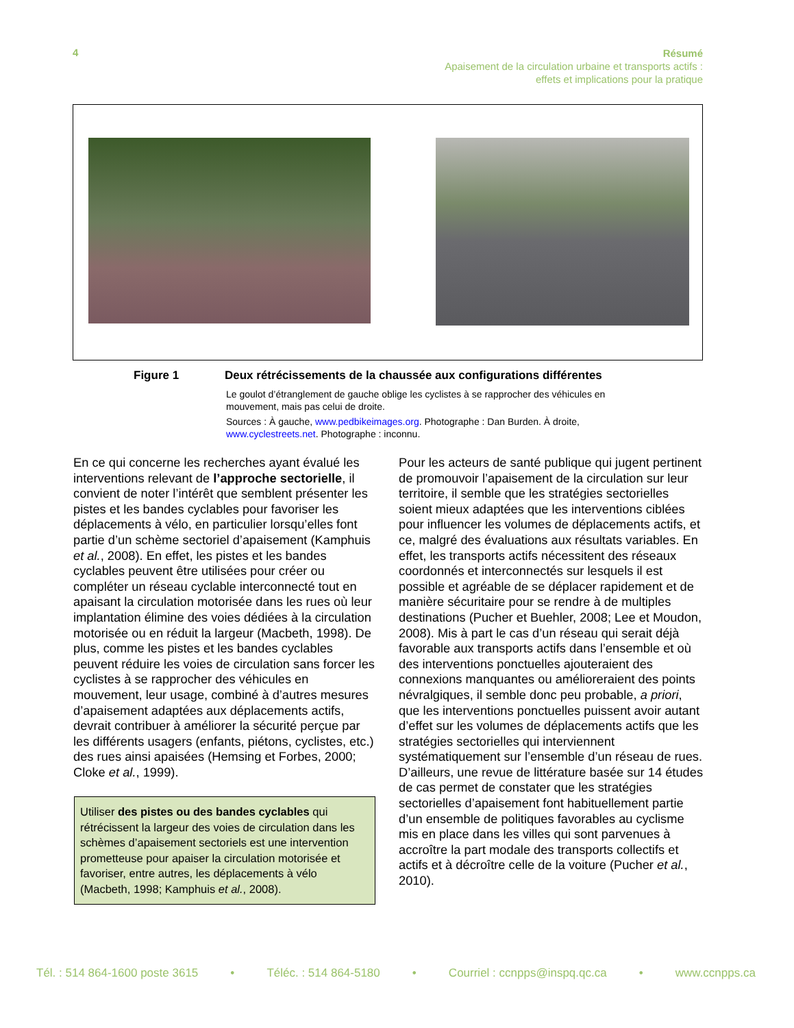4
Résumé
Apaisement de la circulation urbaine et transports actifs :
effets et implications pour la pratique
Figure 1 Deux rétrécissements de la chaussée aux configurations différentes
Le goulot d’étranglement de gauche oblige les cyclistes à se rapprocher des véhicules en mouvement, mais pas celui de droite.
Sources : À gauche, www.pedbikeimages.org. Photographe : Dan Burden. À droite, www.cyclestreets.net. Photographe : inconnu.
En ce qui concerne les recherches ayant évalué les interventions relevant de l’approche sectorielle, il convient de noter l’intérêt que semblent présenter les pistes et les bandes cyclables pour favoriser les déplacements à vélo, en particulier lorsqu’elles font partie d’un schème sectoriel d’apaisement (Kamphuis et al., 2008). En effet, les pistes et les bandes cyclables peuvent être utilisées pour créer ou compléter un réseau cyclable interconnecté tout en apaisant la circulation motorisée dans les rues où leur implantation élimine des voies dédiées à la circulation motorisée ou en réduit la largeur (Macbeth, 1998). De plus, comme les pistes et les bandes cyclables peuvent réduire les voies de circulation sans forcer les cyclistes à se rapprocher des véhicules en mouvement, leur usage, combiné à d’autres mesures d’apaisement adaptées aux déplacements actifs, devrait contribuer à améliorer la sécurité perçue par les différents usagers (enfants, piétons, cyclistes, etc.) des rues ainsi apaisées (Hemsing et Forbes, 2000; Cloke et al., 1999).
Utiliser des pistes ou des bandes cyclables qui rétrécissent la largeur des voies de circulation dans les schèmes d’apaisement sectoriels est une intervention prometteuse pour apaiser la circulation motorisée et favoriser, entre autres, les déplacements à vélo (Macbeth, 1998; Kamphuis et al., 2008).
Pour les acteurs de santé publique qui jugent pertinent de promouvoir l’apaisement de la circulation sur leur territoire, il semble que les stratégies sectorielles soient mieux adaptées que les interventions ciblées pour influencer les volumes de déplacements actifs, et ce, malgré des évaluations aux résultats variables. En effet, les transports actifs nécessitent des réseaux coordonnés et interconnectés sur lesquels il est possible et agréable de se déplacer rapidement et de manière sécuritaire pour se rendre à de multiples destinations (Pucher et Buehler, 2008; Lee et Moudon, 2008). Mis à part le cas d’un réseau qui serait déjà favorable aux transports actifs dans l’ensemble et où des interventions ponctuelles ajouteraient des connexions manquantes ou amélioreraient des points névralgiques, il semble donc peu probable, a priori, que les interventions ponctuelles puissent avoir autant d’effet sur les volumes de déplacements actifs que les stratégies sectorielles qui interviennent systématiquement sur l’ensemble d’un réseau de rues. D’ailleurs, une revue de littérature basée sur 14 études de cas permet de constater que les stratégies sectorielles d’apaisement font habituellement partie d’un ensemble de politiques favorables au cyclisme mis en place dans les villes qui sont parvenues à accroître la part modale des transports collectifs et actifs et à décroître celle de la voiture (Pucher et al., 2010).
Tél. : 514 864-1600 poste 3615 • Téléc. : 514 864-5180 • Courriel : ccnpps@inspq.qc.ca • www.ccnpps.ca